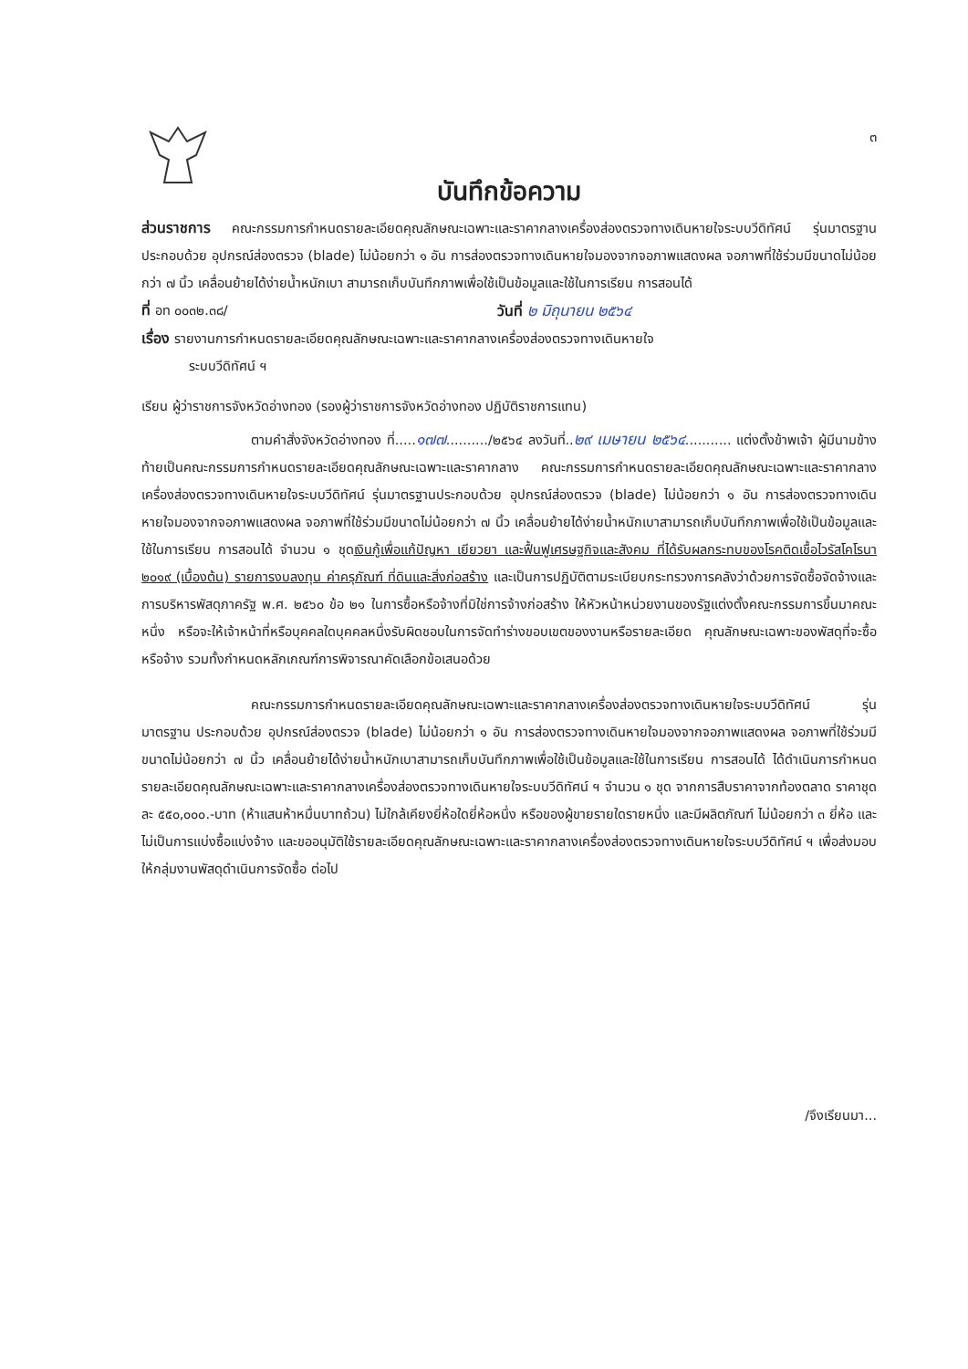๓
บันทึกข้อความ
ส่วนราชการ คณะกรรมการกำหนดรายละเอียดคุณลักษณะเฉพาะและราคากลางเครื่องส่องตรวจทางเดินหายใจระบบวีดิทัศน์ รุ่นมาตรฐานประกอบด้วย อุปกรณ์ส่องตรวจ (blade) ไม่น้อยกว่า ๑ อัน การส่องตรวจทางเดินหายใจมองจากจอภาพแสดงผล จอภาพที่ใช้ร่วมมีขนาดไม่น้อยกว่า ๗ นิ้ว เคลื่อนย้ายได้ง่ายน้ำหนักเบา สามารถเก็บบันทึกภาพเพื่อใช้เป็นข้อมูลและใช้ในการเรียน การสอนได้
ที่ อท ๐๐๓๒.๓๘/ วันที่ ๒ มิถุนายน ๒๕๖๔
เรื่อง รายงานการกำหนดรายละเอียดคุณลักษณะเฉพาะและราคากลางเครื่องส่องตรวจทางเดินหายใจ
ระบบวีดิทัศน์ ฯ
เรียน ผู้ว่าราชการจังหวัดอ่างทอง (รองผู้ว่าราชการจังหวัดอ่างทอง ปฏิบัติราชการแทน)
ตามคำสั่งจังหวัดอ่างทอง ที่.....๑๗๗........../๒๕๖๔ ลงวันที่..๒๙ เมษายน ๒๕๖๔........... แต่งตั้งข้าพเจ้า ผู้มีนามข้างท้ายเป็นคณะกรรมการกำหนดรายละเอียดคุณลักษณะเฉพาะและราคากลาง คณะกรรมการกำหนดรายละเอียดคุณลักษณะเฉพาะและราคากลางเครื่องส่องตรวจทางเดินหายใจระบบวีดิทัศน์ รุ่นมาตรฐานประกอบด้วย อุปกรณ์ส่องตรวจ (blade) ไม่น้อยกว่า ๑ อัน การส่องตรวจทางเดินหายใจมองจากจอภาพแสดงผล จอภาพที่ใช้ร่วมมีขนาดไม่น้อยกว่า ๗ นิ้ว เคลื่อนย้ายได้ง่ายน้ำหนักเบาสามารถเก็บบันทึกภาพเพื่อใช้เป็นข้อมูลและใช้ในการเรียน การสอนได้ จำนวน ๑ ชุดเงินกู้เพื่อแก้ปัญหา เยียวยา และฟื้นฟูเศรษฐกิจและสังคม ที่ได้รับผลกระทบของโรคติดเชื้อไวรัสโคโรนา ๒๐๑๙ (เบื้องต้น) รายการงบลงทุน ค่าครุภัณฑ์ ที่ดินและสิ่งก่อสร้าง และเป็นการปฏิบัติตามระเบียบกระทรวงการคลังว่าด้วยการจัดซื้อจัดจ้างและการบริหารพัสดุภาครัฐ พ.ศ. ๒๕๖๐ ข้อ ๒๑ ในการซื้อหรือจ้างที่มิใช่การจ้างก่อสร้าง ให้หัวหน้าหน่วยงานของรัฐแต่งตั้งคณะกรรมการขึ้นมาคณะหนึ่ง หรือจะให้เจ้าหน้าที่หรือบุคคลใดบุคคลหนึ่งรับผิดชอบในการจัดทำร่างขอบเขตของงานหรือรายละเอียด คุณลักษณะเฉพาะของพัสดุที่จะซื้อหรือจ้าง รวมทั้งกำหนดหลักเกณฑ์การพิจารณาคัดเลือกข้อเสนอด้วย
คณะกรรมการกำหนดรายละเอียดคุณลักษณะเฉพาะและราคากลางเครื่องส่องตรวจทางเดินหายใจระบบวีดิทัศน์ รุ่นมาตรฐาน ประกอบด้วย อุปกรณ์ส่องตรวจ (blade) ไม่น้อยกว่า ๑ อัน การส่องตรวจทางเดินหายใจมองจากจอภาพแสดงผล จอภาพที่ใช้ร่วมมีขนาดไม่น้อยกว่า ๗ นิ้ว เคลื่อนย้ายได้ง่ายน้ำหนักเบาสามารถเก็บบันทึกภาพเพื่อใช้เป็นข้อมูลและใช้ในการเรียน การสอนได้ ได้ดำเนินการกำหนดรายละเอียดคุณลักษณะเฉพาะและราคากลางเครื่องส่องตรวจทางเดินหายใจระบบวีดิทัศน์ ฯ จำนวน ๑ ชุด จากการสืบราคาจากท้องตลาด ราคาชุดละ ๕๕๐,๐๐๐.-บาท (ห้าแสนห้าหมื่นบาทถ้วน) ไม่ใกล้เคียงยี่ห้อใดยี่ห้อหนึ่ง หรือของผู้ขายรายใดรายหนึ่ง และมีผลิตภัณฑ์ ไม่น้อยกว่า ๓ ยี่ห้อ และไม่เป็นการแบ่งซื้อแบ่งจ้าง และขออนุมัติใช้รายละเอียดคุณลักษณะเฉพาะและราคากลางเครื่องส่องตรวจทางเดินหายใจระบบวีดิทัศน์ ฯ เพื่อส่งมอบให้กลุ่มงานพัสดุดำเนินการจัดซื้อ ต่อไป
/จึงเรียนมา...